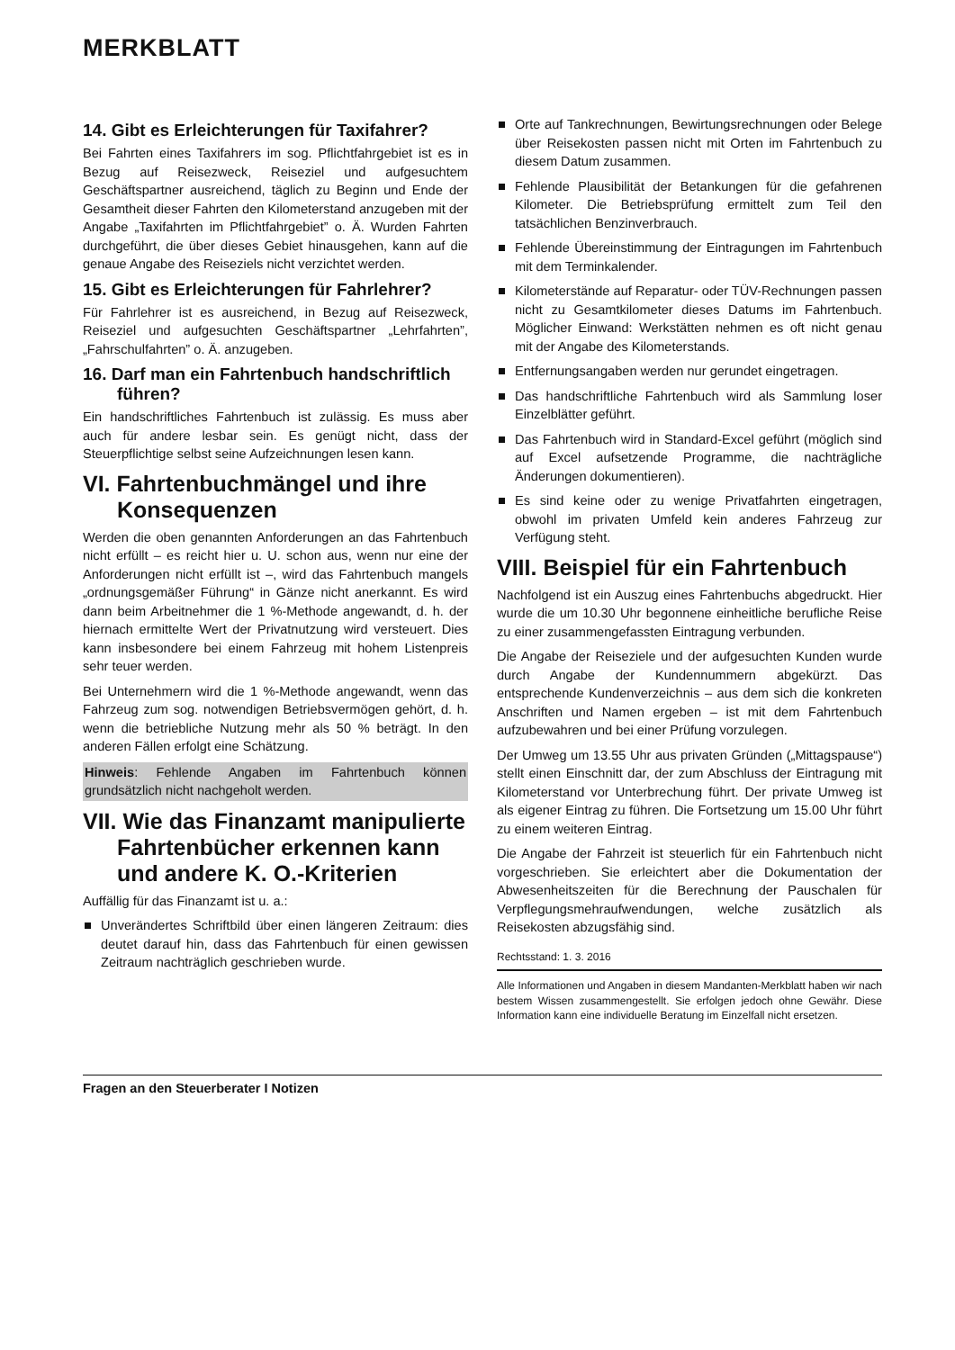MERKBLATT
14. Gibt es Erleichterungen für Taxifahrer?
Bei Fahrten eines Taxifahrers im sog. Pflichtfahrgebiet ist es in Bezug auf Reisezweck, Reiseziel und aufgesuchtem Geschäftspartner ausreichend, täglich zu Beginn und Ende der Gesamtheit dieser Fahrten den Kilometerstand anzugeben mit der Angabe „Taxifahrten im Pflichtfahrgebiet” o. Ä. Wurden Fahrten durchgeführt, die über dieses Gebiet hinausgehen, kann auf die genaue Angabe des Reiseziels nicht verzichtet werden.
15. Gibt es Erleichterungen für Fahrlehrer?
Für Fahrlehrer ist es ausreichend, in Bezug auf Reisezweck, Reiseziel und aufgesuchten Geschäftspartner „Lehrfahrten”, „Fahrschulfahrten” o. Ä. anzugeben.
16. Darf man ein Fahrtenbuch handschriftlich führen?
Ein handschriftliches Fahrtenbuch ist zulässig. Es muss aber auch für andere lesbar sein. Es genügt nicht, dass der Steuerpflichtige selbst seine Aufzeichnungen lesen kann.
VI. Fahrtenbuchmängel und ihre Konsequenzen
Werden die oben genannten Anforderungen an das Fahrtenbuch nicht erfüllt – es reicht hier u. U. schon aus, wenn nur eine der Anforderungen nicht erfüllt ist –, wird das Fahrtenbuch mangels „ordnungsgemäßer Führung“ in Gänze nicht anerkannt. Es wird dann beim Arbeitnehmer die 1 %-Methode angewandt, d. h. der hiernach ermittelte Wert der Privatnutzung wird versteuert. Dies kann insbesondere bei einem Fahrzeug mit hohem Listenpreis sehr teuer werden.
Bei Unternehmern wird die 1 %-Methode angewandt, wenn das Fahrzeug zum sog. notwendigen Betriebsvermögen gehört, d. h. wenn die betriebliche Nutzung mehr als 50 % beträgt. In den anderen Fällen erfolgt eine Schätzung.
Hinweis: Fehlende Angaben im Fahrtenbuch können grundsätzlich nicht nachgeholt werden.
VII. Wie das Finanzamt manipulierte Fahrtenbücher erkennen kann und andere K. O.-Kriterien
Auffällig für das Finanzamt ist u. a.:
Unverändertes Schriftbild über einen längeren Zeitraum: dies deutet darauf hin, dass das Fahrtenbuch für einen gewissen Zeitraum nachträglich geschrieben wurde.
Orte auf Tankrechnungen, Bewirtungsrechnungen oder Belege über Reisekosten passen nicht mit Orten im Fahrtenbuch zu diesem Datum zusammen.
Fehlende Plausibilität der Betankungen für die gefahrenen Kilometer. Die Betriebsprüfung ermittelt zum Teil den tatsächlichen Benzinverbrauch.
Fehlende Übereinstimmung der Eintragungen im Fahrtenbuch mit dem Terminkalender.
Kilometerstände auf Reparatur- oder TÜV-Rechnungen passen nicht zu Gesamtkilometer dieses Datums im Fahrtenbuch. Möglicher Einwand: Werkstätten nehmen es oft nicht genau mit der Angabe des Kilometerstands.
Entfernungsangaben werden nur gerundet eingetragen.
Das handschriftliche Fahrtenbuch wird als Sammlung loser Einzelblätter geführt.
Das Fahrtenbuch wird in Standard-Excel geführt (möglich sind auf Excel aufsetzende Programme, die nachträgliche Änderungen dokumentieren).
Es sind keine oder zu wenige Privatfahrten eingetragen, obwohl im privaten Umfeld kein anderes Fahrzeug zur Verfügung steht.
VIII. Beispiel für ein Fahrtenbuch
Nachfolgend ist ein Auszug eines Fahrtenbuchs abgedruckt. Hier wurde die um 10.30 Uhr begonnene einheitliche berufliche Reise zu einer zusammengefassten Eintragung verbunden.
Die Angabe der Reiseziele und der aufgesuchten Kunden wurde durch Angabe der Kundennummern abgekürzt. Das entsprechende Kundenverzeichnis – aus dem sich die konkreten Anschriften und Namen ergeben – ist mit dem Fahrtenbuch aufzubewahren und bei einer Prüfung vorzulegen.
Der Umweg um 13.55 Uhr aus privaten Gründen („Mittagspause“) stellt einen Einschnitt dar, der zum Abschluss der Eintragung mit Kilometerstand vor Unterbrechung führt. Der private Umweg ist als eigener Eintrag zu führen. Die Fortsetzung um 15.00 Uhr führt zu einem weiteren Eintrag.
Die Angabe der Fahrzeit ist steuerlich für ein Fahrtenbuch nicht vorgeschrieben. Sie erleichtert aber die Dokumentation der Abwesenheitszeiten für die Berechnung der Pauschalen für Verpflegungsmehraufwendungen, welche zusätzlich als Reisekosten abzugsfähig sind.
Rechtsstand: 1. 3. 2016
Alle Informationen und Angaben in diesem Mandanten-Merkblatt haben wir nach bestem Wissen zusammengestellt. Sie erfolgen jedoch ohne Gewähr. Diese Information kann eine individuelle Beratung im Einzelfall nicht ersetzen.
Fragen an den Steuerberater I Notizen